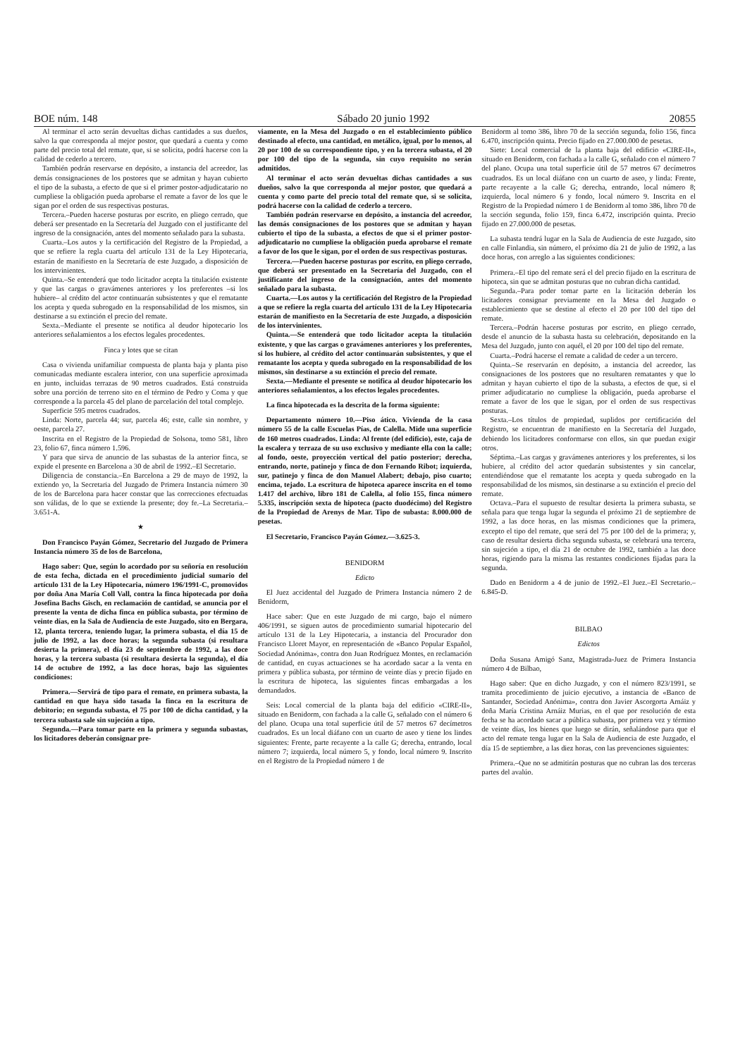BOE núm. 148 Sábado 20 junio 1992 20855
Al terminar el acto serán devueltas dichas cantidades a sus dueños, salvo la que corresponda al mejor postor, que quedará a cuenta y como parte del precio total del remate, que, si se solicita, podrá hacerse con la calidad de cederlo a tercero.
También podrán reservarse en depósito, a instancia del acreedor, las demás consignaciones de los postores que se admitan y hayan cubierto el tipo de la subasta, a efecto de que si el primer postor-adjudicatario no cumpliese la obligación pueda aprobarse el remate a favor de los que le sigan por el orden de sus respectivas posturas.
Tercera.–Pueden hacerse posturas por escrito, en pliego cerrado, que deberá ser presentado en la Secretaría del Juzgado con el justificante del ingreso de la consignación, antes del momento señalado para la subasta.
Cuarta.–Los autos y la certificación del Registro de la Propiedad, a que se refiere la regla cuarta del artículo 131 de la Ley Hipotecaria, estarán de manifiesto en la Secretaría de este Juzgado, a disposición de los intervinientes.
Quinta.–Se entenderá que todo licitador acepta la titulación existente y que las cargas o gravámenes anteriores y los preferentes –si los hubiere– al crédito del actor continuarán subsistentes y que el rematante los acepta y queda subrogado en la responsabilidad de los mismos, sin destinarse a su extinción el precio del remate.
Sexta.–Mediante el presente se notifica al deudor hipotecario los anteriores señalamientos a los efectos legales procedentes.
Finca y lotes que se citan
Casa o vivienda unifamiliar compuesta de planta baja y planta piso comunicadas mediante escalera interior, con una superficie aproximada en junto, incluidas terrazas de 90 metros cuadrados. Está construida sobre una porción de terreno sito en el término de Pedro y Coma y que corresponde a la parcela 45 del plano de parcelación del total complejo.
Superficie 595 metros cuadrados.
Linda: Norte, parcela 44; sur, parcela 46; este, calle sin nombre, y oeste, parcela 27.
Inscrita en el Registro de la Propiedad de Solsona, tomo 581, libro 23, folio 67, finca número 1.596.
Y para que sirva de anuncio de las subastas de la anterior finca, se expide el presente en Barcelona a 30 de abril de 1992.–El Secretario.
Diligencia de constancia.–En Barcelona a 29 de mayo de 1992, la extiendo yo, la Secretaria del Juzgado de Primera Instancia número 30 de los de Barcelona para hacer constar que las correcciones efectuadas son válidas, de lo que se extiende la presente; doy fe.–La Secretaria.–3.651-A.
★
Don Francisco Payán Gómez, Secretario del Juzgado de Primera Instancia número 35 de los de Barcelona,
Hago saber: Que, según lo acordado por su señoría en resolución de esta fecha, dictada en el procedimiento judicial sumario del artículo 131 de la Ley Hipotecaria, número 196/1991-C, promovidos por doña Ana María Coll Vall, contra la finca hipotecada por doña Josefina Bachs Gisch, en reclamación de cantidad, se anuncia por el presente la venta de dicha finca en pública subasta, por término de veinte días, en la Sala de Audiencia de este Juzgado, sito en Bergara, 12, planta tercera, teniendo lugar, la primera subasta, el día 15 de julio de 1992, a las doce horas; la segunda subasta (si resultara desierta la primera), el día 23 de septiembre de 1992, a las doce horas, y la tercera subasta (si resultara desierta la segunda), el día 14 de octubre de 1992, a las doce horas, bajo las siguientes condiciones:
Primera.—Servirá de tipo para el remate, en primera subasta, la cantidad en que haya sido tasada la finca en la escritura de debitorio; en segunda subasta, el 75 por 100 de dicha cantidad, y la tercera subasta sale sin sujeción a tipo.
Segunda.—Para tomar parte en la primera y segunda subastas, los licitadores deberán consignar pre-
viamente, en la Mesa del Juzgado o en el establecimiento público destinado al efecto, una cantidad, en metálico, igual, por lo menos, al 20 por 100 de su correspondiente tipo, y en la tercera subasta, el 20 por 100 del tipo de la segunda, sin cuyo requisito no serán admitidos.
Al terminar el acto serán devueltas dichas cantidades a sus dueños, salvo la que corresponda al mejor postor, que quedará a cuenta y como parte del precio total del remate que, si se solicita, podrá hacerse con la calidad de cederlo a tercero.
También podrán reservarse en depósito, a instancia del acreedor, las demás consignaciones de los postores que se admitan y hayan cubierto el tipo de la subasta, a efectos de que si el primer postor-adjudicatario no cumpliese la obligación pueda aprobarse el remate a favor de los que le sigan, por el orden de sus respectivas posturas.
Tercera.—Pueden hacerse posturas por escrito, en pliego cerrado, que deberá ser presentado en la Secretaría del Juzgado, con el justificante del ingreso de la consignación, antes del momento señalado para la subasta.
Cuarta.—Los autos y la certificación del Registro de la Propiedad a que se refiere la regla cuarta del artículo 131 de la Ley Hipotecaria estarán de manifiesto en la Secretaría de este Juzgado, a disposición de los intervinientes.
Quinta.—Se entenderá que todo licitador acepta la titulación existente, y que las cargas o gravámenes anteriores y los preferentes, si los hubiere, al crédito del actor continuarán subsistentes, y que el rematante los acepta y queda subrogado en la responsabilidad de los mismos, sin destinarse a su extinción el precio del remate.
Sexta.—Mediante el presente se notifica al deudor hipotecario los anteriores señalamientos, a los efectos legales procedentes.
La finca hipotecada es la descrita de la forma siguiente:
Departamento número 10.—Piso ático. Vivienda de la casa número 55 de la calle Escuelas Pías, de Calella. Mide una superficie de 160 metros cuadrados. Linda: Al frente (del edificio), este, caja de la escalera y terraza de su uso exclusivo y mediante ella con la calle; al fondo, oeste, proyección vertical del patio posterior; derecha, entrando, norte, patinejo y finca de don Fernando Ribot; izquierda, sur, patinejo y finca de don Manuel Alabert; debajo, piso cuarto; encima, tejado. La escritura de hipoteca aparece inscrita en el tomo 1.417 del archivo, libro 181 de Calella, al folio 155, finca número 5.335, inscripción sexta de hipoteca (pacto duodécimo) del Registro de la Propiedad de Arenys de Mar. Tipo de subasta: 8.000.000 de pesetas.
El Secretario, Francisco Payán Gómez.—3.625-3.
BENIDORM
Edicto
El Juez accidental del Juzgado de Primera Instancia número 2 de Benidorm,
Hace saber: Que en este Juzgado de mi cargo, bajo el número 406/1991, se siguen autos de procedimiento sumarial hipotecario del artículo 131 de la Ley Hipotecaria, a instancia del Procurador don Francisco Lloret Mayor, en representación de «Banco Popular Español, Sociedad Anónima», contra don Juan Rodríguez Montes, en reclamación de cantidad, en cuyas actuaciones se ha acordado sacar a la venta en primera y pública subasta, por término de veinte días y precio fijado en la escritura de hipoteca, las siguientes fincas embargadas a los demandados.
Seis: Local comercial de la planta baja del edificio «CIRE-II», situado en Benidorm, con fachada a la calle G, señalado con el número 6 del plano. Ocupa una total superficie útil de 57 metros 67 decímetros cuadrados. Es un local diáfano con un cuarto de aseo y tiene los lindes siguientes: Frente, parte recayente a la calle G; derecha, entrando, local número 7; izquierda, local número 5, y fondo, local número 9. Inscrito en el Registro de la Propiedad número 1 de
Benidorm al tomo 386, libro 70 de la sección segunda, folio 156, finca 6.470, inscripción quinta. Precio fijado en 27.000.000 de pesetas.
Siete: Local comercial de la planta baja del edificio «CIRE-II», situado en Benidorm, con fachada a la calle G, señalado con el número 7 del plano. Ocupa una total superficie útil de 57 metros 67 decímetros cuadrados. Es un local diáfano con un cuarto de aseo, y linda: Frente, parte recayente a la calle G; derecha, entrando, local número 8; izquierda, local número 6 y fondo, local número 9. Inscrita en el Registro de la Propiedad número 1 de Benidorm al tomo 386, libro 70 de la sección segunda, folio 159, finca 6.472, inscripción quinta. Precio fijado en 27.000.000 de pesetas.
La subasta tendrá lugar en la Sala de Audiencia de este Juzgado, sito en calle Finlandia, sin número, el próximo día 21 de julio de 1992, a las doce horas, con arreglo a las siguientes condiciones:
Primera.–El tipo del remate será el del precio fijado en la escritura de hipoteca, sin que se admitan posturas que no cubran dicha cantidad.
Segunda.–Para poder tomar parte en la licitación deberán los licitadores consignar previamente en la Mesa del Juzgado o establecimiento que se destine al efecto el 20 por 100 del tipo del remate.
Tercera.–Podrán hacerse posturas por escrito, en pliego cerrado, desde el anuncio de la subasta hasta su celebración, depositando en la Mesa del Juzgado, junto con aquél, el 20 por 100 del tipo del remate.
Cuarta.–Podrá hacerse el remate a calidad de ceder a un tercero.
Quinta.–Se reservarán en depósito, a instancia del acreedor, las consignaciones de los postores que no resultaren rematantes y que lo admitan y hayan cubierto el tipo de la subasta, a efectos de que, si el primer adjudicatario no cumpliese la obligación, pueda aprobarse el remate a favor de los que le sigan, por el orden de sus respectivas posturas.
Sexta.–Los títulos de propiedad, suplidos por certificación del Registro, se encuentran de manifiesto en la Secretaría del Juzgado, debiendo los licitadores conformarse con ellos, sin que puedan exigir otros.
Séptima.–Las cargas y gravámenes anteriores y los preferentes, si los hubiere, al crédito del actor quedarán subsistentes y sin cancelar, entendiéndose que el rematante los acepta y queda subrogado en la responsabilidad de los mismos, sin destinarse a su extinción el precio del remate.
Octava.–Para el supuesto de resultar desierta la primera subasta, se señala para que tenga lugar la segunda el próximo 21 de septiembre de 1992, a las doce horas, en las mismas condiciones que la primera, excepto el tipo del remate, que será del 75 por 100 del de la primera; y, caso de resultar desierta dicha segunda subasta, se celebrará una tercera, sin sujeción a tipo, el día 21 de octubre de 1992, también a las doce horas, rigiendo para la misma las restantes condiciones fijadas para la segunda.
Dado en Benidorm a 4 de junio de 1992.–El Juez.–El Secretario.–6.845-D.
BILBAO
Edictos
Doña Susana Amigó Sanz, Magistrada-Juez de Primera Instancia número 4 de Bilbao,
Hago saber: Que en dicho Juzgado, y con el número 823/1991, se tramita procedimiento de juicio ejecutivo, a instancia de «Banco de Santander, Sociedad Anónima», contra don Javier Ascorgorta Arnáiz y doña María Cristina Arnáiz Murias, en el que por resolución de esta fecha se ha acordado sacar a pública subasta, por primera vez y término de veinte días, los bienes que luego se dirán, señalándose para que el acto del remate tenga lugar en la Sala de Audiencia de este Juzgado, el día 15 de septiembre, a las diez horas, con las prevenciones siguientes:
Primera.–Que no se admitirán posturas que no cubran las dos terceras partes del avalúo.